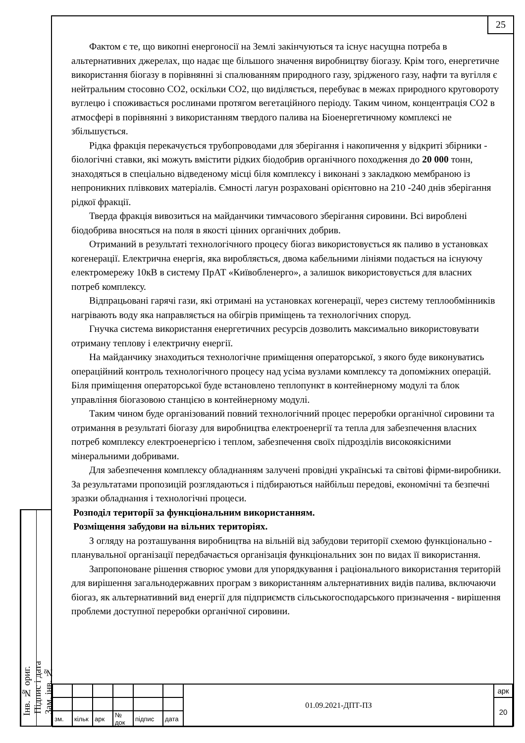25
Фактом є те, що викопні енергоносії на Землі закінчуються та існує насущна потреба в альтернативних джерелах, що надає ще більшого значення виробництву біогазу. Крім того, енергетичне використання біогазу в порівнянні зі спалюванням природного газу, зрідженого газу, нафти та вугілля є нейтральним стосовно СО2, оскільки СО2, що виділяється, перебуває в межах природного круговороту вуглецю і споживається рослинами протягом вегетаційного періоду. Таким чином, концентрація СО2 в атмосфері в порівнянні з використанням твердого палива на Біоенергетичному комплексі не збільшується.
Рідка фракція перекачується трубопроводами для зберігання і накопичення у відкриті збірники - біологічні ставки, які можуть вмістити рідких біодобрив органічного походження до 20 000 тонн, знаходяться в спеціально відведеному місці біля комплексу і виконані з закладкою мембраною із непроникних плівкових матеріалів. Ємності лагун розраховані орієнтовно на 210 -240 днів зберігання рідкої фракції.
Тверда фракція вивозиться на майданчики тимчасового зберігання сировини. Всі вироблені біодобрива вносяться на поля в якості цінних органічних добрив.
Отриманий в результаті технологічного процесу біогаз використовується як паливо в установках когенерації. Електрична енергія, яка виробляється, двома кабельними лініями подається на існуючу електромережу 10кВ в систему ПрАТ «Київобленерго», а залишок використовується для власних потреб комплексу.
Відпрацьовані гарячі гази, які отримані на установках когенерації, через систему теплообмінників нагрівають воду яка направляється на обігрів приміщень та технологічних споруд.
Гнучка система використання енергетичних ресурсів дозволить максимально використовувати отриману теплову і електричну енергії.
На майданчику знаходиться технологічне приміщення операторської, з якого буде виконуватись операційний контроль технологічного процесу над усіма вузлами комплексу та допоміжних операцій. Біля приміщення операторської буде встановлено теплопункт в контейнерному модулі та блок управління біогазовою станцією в контейнерному модулі.
Таким чином буде організований повний технологічний процес переробки органічної сировини та отримання в результаті біогазу для виробництва електроенергії та тепла для забезпечення власних потреб комплексу електроенергією і теплом, забезпечення своїх підрозділів високоякісними мінеральними добривами.
Для забезпечення комплексу обладнанням залучені провідні українські та світові фірми-виробники. За результатами пропозицій розглядаються і підбираються найбільш передові, економічні та безпечні зразки обладнання і технологічні процеси.
Розподіл території за функціональним використанням.
Розміщення забудови на вільних територіях.
З огляду на розташування виробництва на вільній від забудови території схемою функціонально - планувальної організації передбачається організація функціональних зон по видах її використання.
Запропоноване рішення створює умови для упорядкування і раціонального використання територій для вирішення загальнодержавних програм з використанням альтернативних видів палива, включаючи біогаз, як альтернативний вид енергії для підприємств сільськогосподарського призначення - вирішення проблеми доступної переробки органічної сировини.
Інв. № ориг.
Підпис і дата
Зам. інв. №
| | | | | | | 01.09.2021-ДПТ-ПЗ | арк |
| | | | | | | | 20 |
| зм. | кільк | арк | № док | підпис | дата | | |